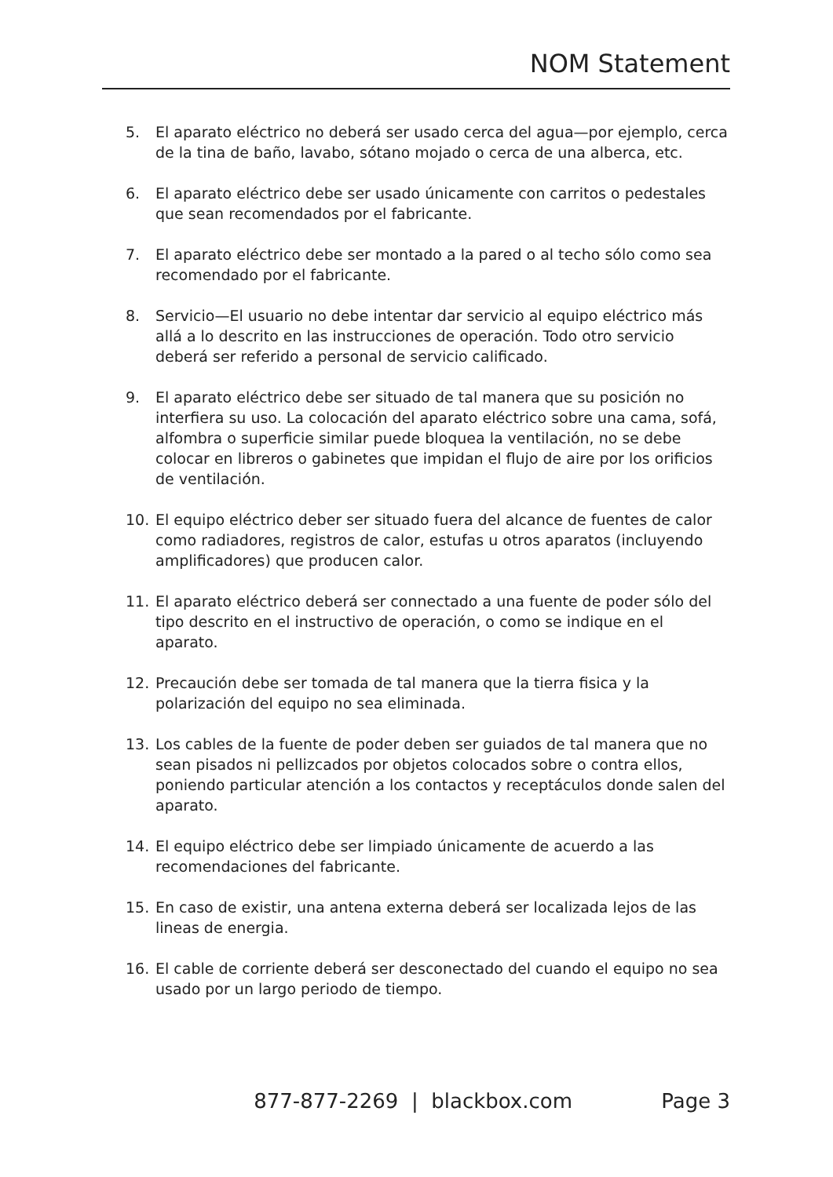NOM Statement
5. El aparato eléctrico no deberá ser usado cerca del agua—por ejemplo, cerca
de la tina de baño, lavabo, sótano mojado o cerca de una alberca, etc.
6. El aparato eléctrico debe ser usado únicamente con carritos o pedestales que sean recomendados por el fabricante.
7. El aparato eléctrico debe ser montado a la pared o al techo sólo como sea recomendado por el fabricante.
8. Servicio—El usuario no debe intentar dar servicio al equipo eléctrico más allá a lo descrito en las instrucciones de operación. Todo otro servicio deberá ser referido a personal de servicio calificado.
9. El aparato eléctrico debe ser situado de tal manera que su posición no interfiera su uso. La colocación del aparato eléctrico sobre una cama, sofá, alfombra o superficie similar puede bloquea la ventilación, no se debe colocar en libreros o gabinetes que impidan el flujo de aire por los orificios de ventilación.
10. El equipo eléctrico deber ser situado fuera del alcance de fuentes de calor como radiadores, registros de calor, estufas u otros aparatos (incluyendo amplificadores) que producen calor.
11. El aparato eléctrico deberá ser connectado a una fuente de poder sólo del tipo descrito en el instructivo de operación, o como se indique en el aparato.
12. Precaución debe ser tomada de tal manera que la tierra fisica y la polarización del equipo no sea eliminada.
13. Los cables de la fuente de poder deben ser guiados de tal manera que no sean pisados ni pellizcados por objetos colocados sobre o contra ellos, poniendo particular atención a los contactos y receptáculos donde salen del aparato.
14. El equipo eléctrico debe ser limpiado únicamente de acuerdo a las recomendaciones del fabricante.
15. En caso de existir, una antena externa deberá ser localizada lejos de las lineas de energia.
16. El cable de corriente deberá ser desconectado del cuando el equipo no sea usado por un largo periodo de tiempo.
877-877-2269 | blackbox.com Page 3